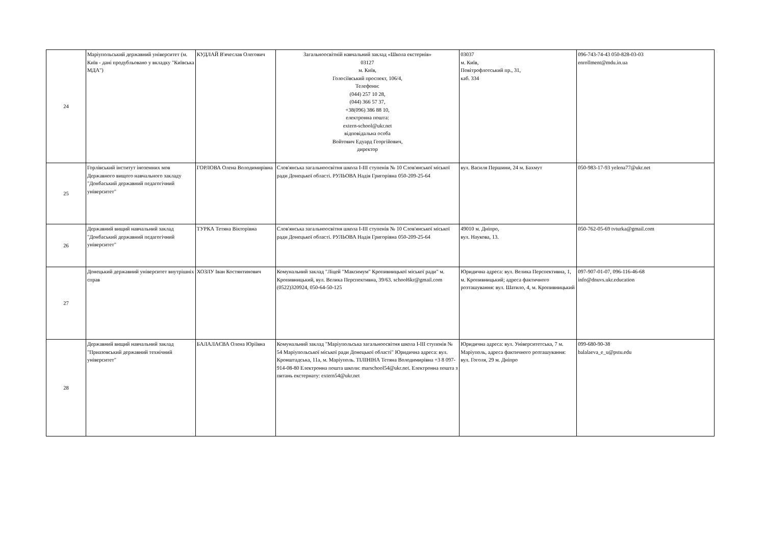| 24 | Маріупольський державний університет (м. Київ - дані продубльовано у вкладку "Київська МДА") | КУДЛАЙ В'ячеслав Олегович | Загальноосвітній навчальний заклад «Школа екстернів» 03127 м. Київ, Голосіївський проспект, 106/4, Телефони: (044) 257 10 28, (044) 366 57 37, +38(096) 386 88 10, електронна пошта: extern-school@ukr.net відповідальна особа Войтович Едуард Георгійович, директор | 03037 м. Київ, Повітрофлотський пр., 31, каб. 334 | 096-743-74-43 050-828-03-03 enrollment@mdu.in.ua |
| 25 | Горлівський інститут іноземних мов Державного вищого навчального закладу "Донбаський державний педагогічний університет" | ГОРЛОВА Олена Володимирівна | Слов'янська загальноосвітня школа I-III ступенів № 10 Слов'янської міської ради Донецької області. РУЛЬОВА Надія Григорівна 050-209-25-64 | вул. Василя Першини, 24 м. Бахмут | 050-983-17-93 yelena77@ukr.net |
| 26 | Державний вищий навчальний заклад "Донбаський державний педагогічний університет" | ТУРКА Тетяна Вікторівна | Слов'янська загальноосвітня школа I-III ступенів № 10 Слов'янської міської ради Донецької області. РУЛЬОВА Надія Григорівна 050-209-25-64 | 49010 м. Дніпро, вул. Наукова, 13. | 050-762-05-69 tvturka@gmail.com |
| 27 | Донецький державний університет внутрішніх справ | ХОЗЛУ Іван Костянтинович | Комунальний заклад "Ліцей "Максимум" Кропивницької міської ради" м. Кропивницький, вул. Велика Перспективна, 39/63. school6kr@gmail.com (0522)320924, 050-64-50-125 | Юридична адреса: вул. Велика Перспективна, 1, м. Кропивницький; адреса фактичного розташування: вул. Шатило, 4, м. Кропивницький | 097-907-01-07, 096-116-46-68 info@dnuvs.ukr.education |
| 28 | Державний вищий навчальний заклад "Приазовський державний технічний університет" | БАЛАЛАЄВА Олена Юріївна | Комунальний заклад "Маріупольська загальноосвітня школа I-III ступенів № 54 Маріупольської міської ради Донецької області" Юридична адреса: вул. Кронштадська, 11а, м. Маріуполь. ТІЛІНІНА Тетяна Володимирівна +3 8 097-914-08-80 Електронна пошта школи: marschool54@ukr.net. Електронна пошта з питань екстернату: extern54@ukr.net | Юридична адреса: вул. Університетська, 7 м. Маріуполь, адреса фактичного розташування: вул. Гоголя, 29 м. Дніпро | 099-680-90-38 balalaeva_e_u@pstu.edu |